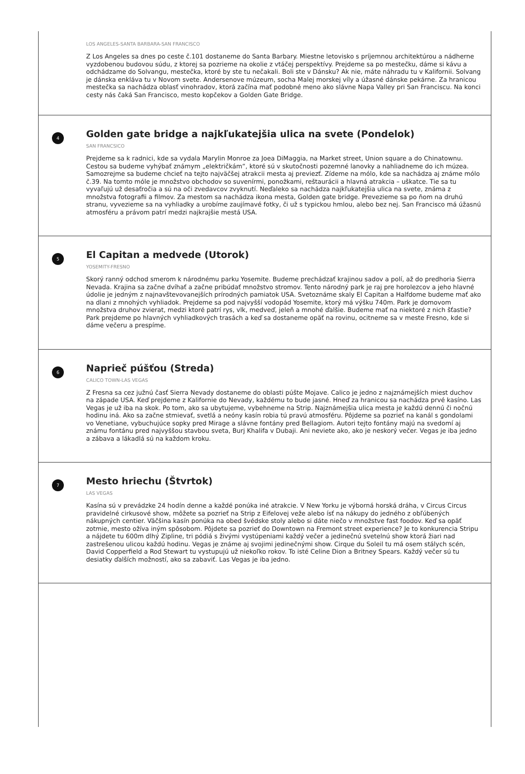LOS ANGELES-SANTA BARBARA-SAN FRANCISCO
Z Los Angeles sa dnes po ceste č.101 dostaneme do Santa Barbary. Miestne letovisko s príjemnou architektúrou a nádherne vyzdobenou budovou súdu, z ktorej sa pozrieme na okolie z vtáčej perspektívy. Prejdeme sa po mestečku, dáme si kávu a odchádzame do Solvangu, mestečka, ktoré by ste tu nečakali. Boli ste v Dánsku? Ak nie, máte náhradu tu v Kalifornii. Solvang je dánska enkláva tu v Novom svete. Andersenove múzeum, socha Malej morskej víly a úžasné dánske pekárne. Za hranicou mestečka sa nachádza oblasť vinohradov, ktorá začína mať podobné meno ako slávne Napa Valley pri San Franciscu. Na konci cesty nás čaká San Francisco, mesto kopčekov a Golden Gate Bridge.
4
Golden gate bridge a najkľukatejšia ulica na svete (Pondelok)
SAN FRANCSICO
Prejdeme sa k radnici, kde sa vydala Marylin Monroe za Joea DiMaggia, na Market street, Union square a do Chinatownu. Cestou sa budeme vyhýbať známym „električkám“, ktoré sú v skutočnosti pozemné lanovky a nahliadneme do ich múzea. Samozrejme sa budeme chcieť na tejto najväčšej atrakcii mesta aj previezť. Zídeme na mólo, kde sa nachádza aj známe mólo č.39. Na tomto móle je množstvo obchodov so suvenírmi, ponožkami, reštaurácii a hlavná atrakcia – uškatce. Tie sa tu vyvaľujú už desaťročia a sú na oči zvedavcov zvyknutí. Neďaleko sa nachádza najkľukatejšia ulica na svete, známa z množstva fotografii a filmov. Za mestom sa nachádza ikona mesta, Golden gate bridge. Prevezieme sa po ňom na druhú stranu, vyvezieme sa na vyhliadky a urobíme zaujímavé fotky, či už s typickou hmlou, alebo bez nej. San Francisco má úžasnú atmosféru a právom patrí medzi najkrajšie mestá USA.
5
El Capitan a medvede (Utorok)
YOSEMITY-FRESNO
Skorý ranný odchod smerom k národnému parku Yosemite. Budeme prechádzať krajinou sadov a polí, až do predhoria Sierra Nevada. Krajina sa začne dvíhať a začne pribúdať množstvo stromov. Tento národný park je raj pre horolezcov a jeho hlavné údolie je jedným z najnavštevovanejších prírodných pamiatok USA. Svetoznáme skaly El Capitan a Halfdome budeme mať ako na dlani z mnohých vyhliadok. Prejdeme sa pod najvyšší vodopád Yosemite, ktorý má výšku 740m. Park je domovom množstva druhov zvierat, medzi ktoré patrí rys, vlk, medveď, jeleň a mnohé ďalšie. Budeme mať na niektoré z nich šťastie? Park prejdeme po hlavných vyhliadkových trasách a keď sa dostaneme opäť na rovinu, ocitneme sa v meste Fresno, kde si dáme večeru a prespíme.
6
Naprieč púšťou (Streda)
CALICO TOWN-LAS VEGAS
Z Fresna sa cez južnú časť Sierra Nevady dostaneme do oblasti púšte Mojave. Calico je jedno z najznámejších miest duchov na západe USA. Keď prejdeme z Kalifornie do Nevady, každému to bude jasné. Hneď za hranicou sa nachádza prvé kasíno. Las Vegas je už iba na skok. Po tom, ako sa ubytujeme, vybehneme na Strip. Najznámejšia ulica mesta je každú dennú či nočnú hodinu iná. Ako sa začne stmievať, svetlá a neóny kasín robia tú pravú atmosféru. Pôjdeme sa pozrieť na kanál s gondolami vo Venetiane, vybuchujúce sopky pred Mirage a slávne fontány pred Bellagiom. Autori tejto fontány majú na svedomí aj známu fontánu pred najvyššou stavbou sveta, Burj Khalifa v Dubaji. Ani neviete ako, ako je neskorý večer. Vegas je iba jedno a zábava a lákadlá sú na každom kroku.
7
Mesto hriechu (Štvrtok)
LAS VEGAS
Kasína sú v prevádzke 24 hodín denne a každé ponúka iné atrakcie. V New Yorku je výborná horská dráha, v Circus Circus pravidelné cirkusové show, môžete sa pozrieť na Strip z Eifelovej veže alebo ísť na nákupy do jedného z obľúbených nákupných centier. Väčšina kasín ponúka na obed švédske stoly alebo si dáte niečo v množstve fast foodov. Keď sa opäť zotmie, mesto ožíva iným spôsobom. Pôjdete sa pozrieť do Downtown na Fremont street experience? Je to konkurencia Stripu a nájdete tu 600m dlhý Zipline, tri pódiá s živými vystúpeniami každý večer a jedinečnú svetelnú show ktorá žiari nad zastrešenou ulicou každú hodinu. Vegas je známe aj svojimi jedinečnými show. Cirque du Soleil tu má osem stálych scén, David Copperfield a Rod Stewart tu vystupujú už niekoľko rokov. To isté Celine Dion a Britney Spears. Každý večer sú tu desiatky ďalších možností, ako sa zabaviť. Las Vegas je iba jedno.